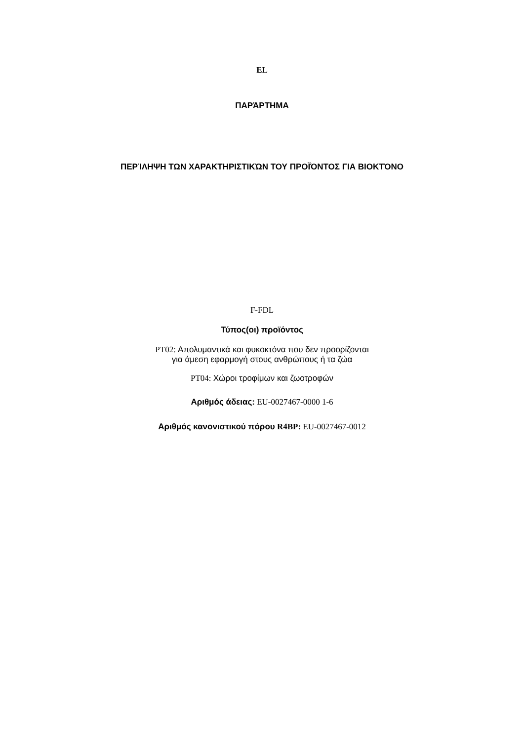EL
ΠΑΡΆΡΤΗΜΑ
ΠΕΡΊΛΗΨΗ ΤΩΝ ΧΑΡΑΚΤΗΡΙΣΤΙΚΏΝ ΤΟΥ ΠΡΟΪΌΝΤΟΣ ΓΙΑ ΒΙΟΚΤΌΝΟ
F-FDL
Τύπος(οι) προϊόντος
PT02: Απολυμαντικά και φυκοκτόνα που δεν προορίζονται
για άμεση εφαρμογή στους ανθρώπους ή τα ζώα
PT04: Χώροι τροφίμων και ζωοτροφών
Αριθμός άδειας: EU-0027467-0000 1-6
Αριθμός κανονιστικού πόρου R4BP: EU-0027467-0012